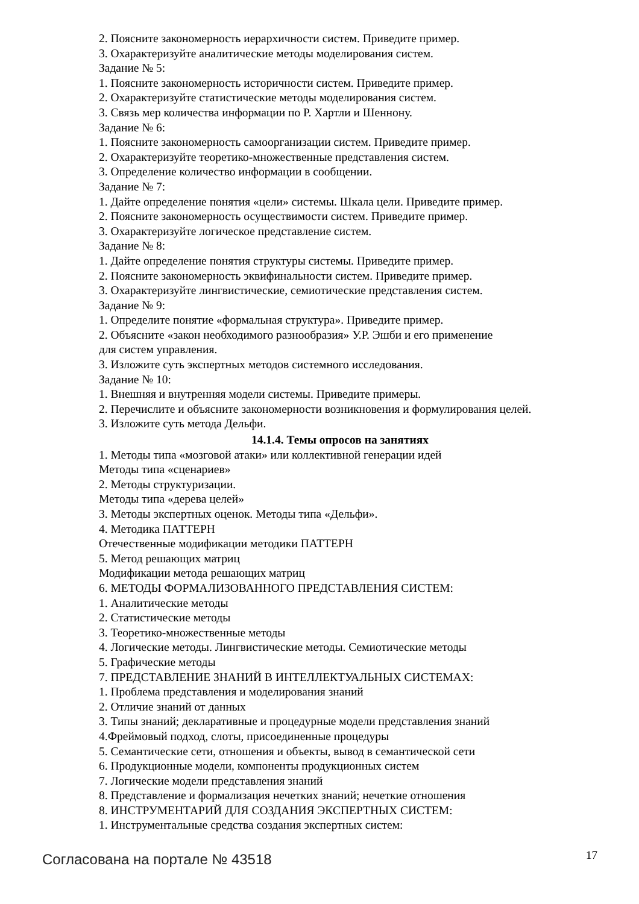2. Поясните закономерность иерархичности систем. Приведите пример.
3. Охарактеризуйте аналитические методы моделирования систем.
Задание № 5:
1. Поясните закономерность историчности систем. Приведите пример.
2. Охарактеризуйте статистические методы моделирования систем.
3. Связь мер количества информации по Р. Хартли и Шеннону.
Задание № 6:
1. Поясните закономерность самоорганизации систем. Приведите пример.
2. Охарактеризуйте теоретико-множественные представления систем.
3. Определение количество информации в сообщении.
Задание № 7:
1. Дайте определение понятия «цели» системы. Шкала цели. Приведите пример.
2. Поясните закономерность осуществимости систем. Приведите пример.
3. Охарактеризуйте логическое представление систем.
Задание № 8:
1. Дайте определение понятия структуры системы. Приведите пример.
2. Поясните закономерность эквифинальности систем. Приведите пример.
3. Охарактеризуйте лингвистические, семиотические представления систем.
Задание № 9:
1. Определите понятие «формальная структура». Приведите пример.
2. Объясните «закон необходимого разнообразия» У.Р. Эшби и его применение
для систем управления.
3. Изложите суть экспертных методов системного исследования.
Задание № 10:
1. Внешняя и внутренняя модели системы. Приведите примеры.
2. Перечислите и объясните закономерности возникновения и формулирования целей.
3. Изложите суть метода Дельфи.
14.1.4. Темы опросов на занятиях
1. Методы типа «мозговой атаки» или коллективной генерации идей
Методы типа «сценариев»
2. Методы структуризации.
Методы типа «дерева целей»
3. Методы экспертных оценок. Методы типа «Дельфи».
4. Методика ПАТТЕРН
Отечественные модификации методики ПАТТЕРН
5. Метод решающих матриц
Модификации метода решающих матриц
6. МЕТОДЫ ФОРМАЛИЗОВАННОГО ПРЕДСТАВЛЕНИЯ СИСТЕМ:
1. Аналитические методы
2. Статистические методы
3. Теоретико-множественные методы
4. Логические методы. Лингвистические методы. Семиотические методы
5. Графические методы
7. ПРЕДСТАВЛЕНИЕ ЗНАНИЙ В ИНТЕЛЛЕКТУАЛЬНЫХ СИСТЕМАХ:
1. Проблема представления и моделирования знаний
2. Отличие знаний от данных
3. Типы знаний; декларативные и процедурные модели представления знаний
4.Фреймовый подход, слоты, присоединенные процедуры
5. Семантические сети, отношения и объекты, вывод в семантической сети
6. Продукционные модели, компоненты продукционных систем
7. Логические модели представления знаний
8. Представление и формализация нечетких знаний; нечеткие отношения
8. ИНСТРУМЕНТАРИЙ ДЛЯ СОЗДАНИЯ ЭКСПЕРТНЫХ СИСТЕМ:
1. Инструментальные средства создания экспертных систем:
Согласована на портале № 43518 17